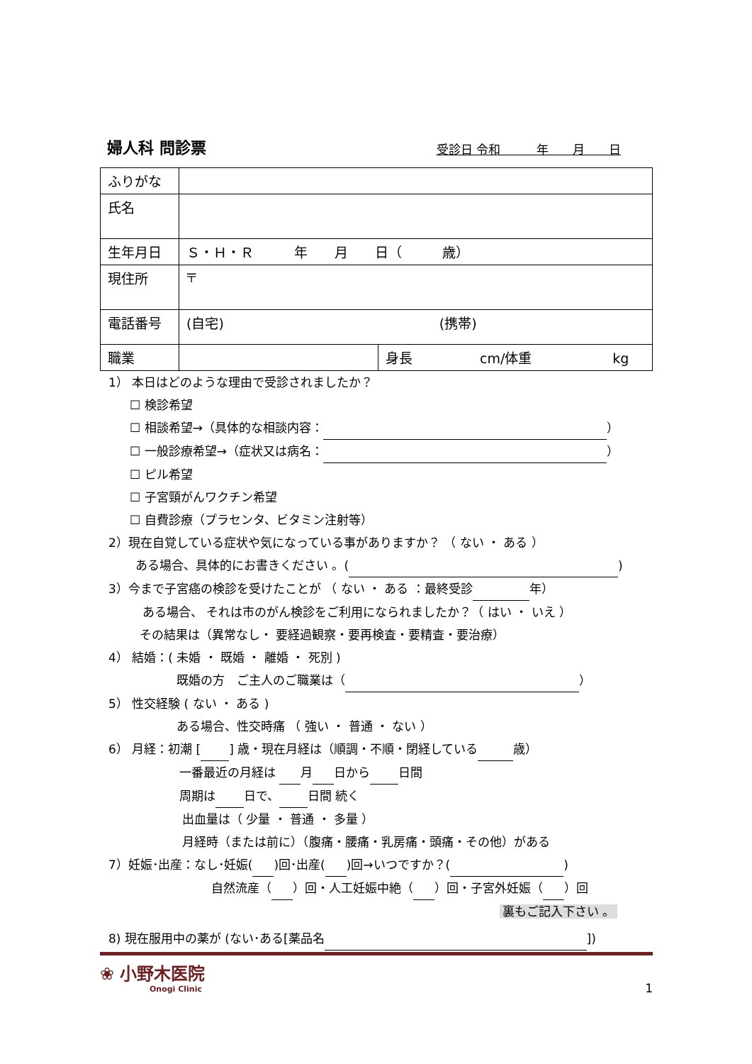婦人科 問診票
受診日 令和　　　年　　月　　日
| ふりがな | | |
| 氏名 | | |
| 生年月日 | Ｓ・Ｈ・Ｒ 年 月 日（ 歳） | |
| 現住所 | 〒 | |
| 電話番号 | (自宅) (携帯) | |
| 職業 | | 身長 cm/体重 kg |
1） 本日はどのような理由で受診されましたか？
☐ 検診希望
☐ 相談希望→（具体的な相談内容： ）
☐ 一般診療希望→（症状又は病名： ）
☐ ピル希望
☐ 子宮頸がんワクチン希望
☐ 自費診療（プラセンタ、ビタミン注射等）
2）現在自覚している症状や気になっている事がありますか？ （ ない ・ ある ）
ある場合、具体的にお書きください 。( )
3）今まで子宮癌の検診を受けたことが （ ない ・ ある ：最終受診 年）
ある場合、 それは市のがん検診をご利用になられましたか？（ はい ・ いえ ）
その結果は（異常なし・ 要経過観察・要再検査・要精査・要治療）
4） 結婚：( 未婚 ・ 既婚 ・ 離婚 ・ 死別 )
既婚の方　ご主人のご職業は（ ）
5） 性交経験 ( ない ・ ある )
ある場合、性交時痛 （ 強い ・ 普通 ・ ない ）
6） 月経：初潮 [ ] 歳・現在月経は（順調・不順・閉経している 歳）
一番最近の月経は 月 日から 日間
周期は 日で、 日間 続く
出血量は（ 少量 ・ 普通 ・ 多量 ）
月経時（または前に）（腹痛・腰痛・乳房痛・頭痛・その他）がある
7）妊娠･出産：なし･妊娠( )回･出産( )回→いつですか？( )
自然流産（ ）回・人工妊娠中絶（ ）回・子宮外妊娠（ ）回
裏もご記入下さい 。
8) 現在服用中の薬が (ない･ある[薬品名 ])
❀ 小野木医院
Onogi Clinic
1